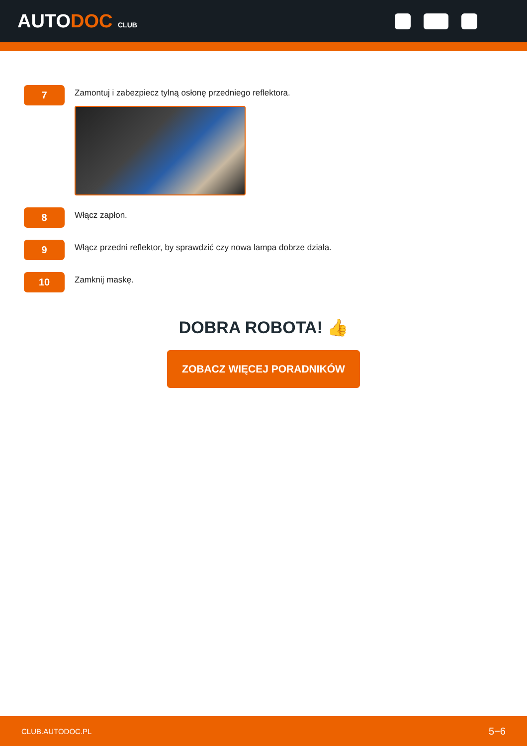AUTODOC CLUB
7
Zamontuj i zabezpiecz tylną osłonę przedniego reflektora.
8
Włącz zapłon.
9
Włącz przedni reflektor, by sprawdzić czy nowa lampa dobrze działa.
10
Zamknij maskę.
DOBRA ROBOTA! 👍
ZOBACZ WIĘCEJ PORADNIKÓW
CLUB.AUTODOC.PL 5−6